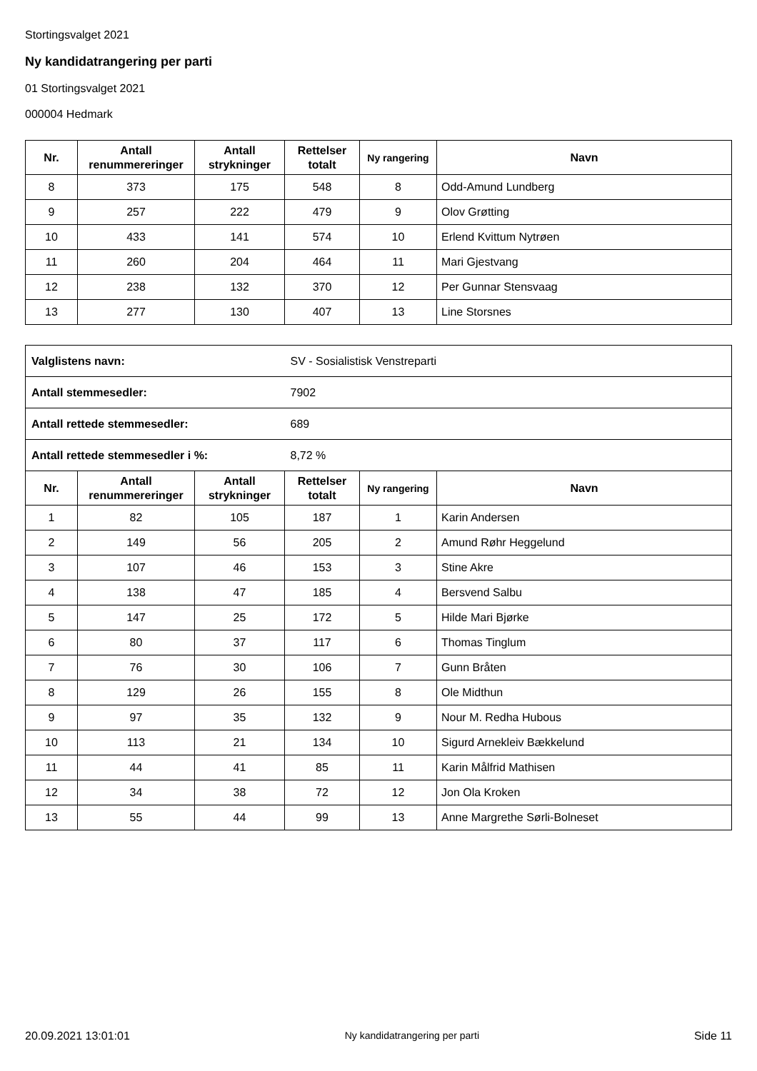Stortingsvalget 2021
Ny kandidatrangering per parti
01 Stortingsvalget 2021
000004 Hedmark
| Nr. | Antall renummereringer | Antall strykninger | Rettelser totalt | Ny rangering | Navn |
| --- | --- | --- | --- | --- | --- |
| 8 | 373 | 175 | 548 | 8 | Odd-Amund Lundberg |
| 9 | 257 | 222 | 479 | 9 | Olov Grøtting |
| 10 | 433 | 141 | 574 | 10 | Erlend Kvittum Nytrøen |
| 11 | 260 | 204 | 464 | 11 | Mari Gjestvang |
| 12 | 238 | 132 | 370 | 12 | Per Gunnar Stensvaag |
| 13 | 277 | 130 | 407 | 13 | Line Storsnes |
| Valglistens navn: | | | SV - Sosialistisk Venstreparti | | |
| Antall stemmesedler: | | | 7902 | | |
| Antall rettede stemmesedler: | | | 689 | | |
| Antall rettede stemmesedler i %: | | | 8,72 % | | |
| Nr. | Antall renummereringer | Antall strykninger | Rettelser totalt | Ny rangering | Navn |
| 1 | 82 | 105 | 187 | 1 | Karin Andersen |
| 2 | 149 | 56 | 205 | 2 | Amund Røhr Heggelund |
| 3 | 107 | 46 | 153 | 3 | Stine Akre |
| 4 | 138 | 47 | 185 | 4 | Bersvend Salbu |
| 5 | 147 | 25 | 172 | 5 | Hilde Mari Bjørke |
| 6 | 80 | 37 | 117 | 6 | Thomas Tinglum |
| 7 | 76 | 30 | 106 | 7 | Gunn Bråten |
| 8 | 129 | 26 | 155 | 8 | Ole Midthun |
| 9 | 97 | 35 | 132 | 9 | Nour M. Redha Hubous |
| 10 | 113 | 21 | 134 | 10 | Sigurd Arnekleiv Bækkelund |
| 11 | 44 | 41 | 85 | 11 | Karin Målfrid Mathisen |
| 12 | 34 | 38 | 72 | 12 | Jon Ola Kroken |
| 13 | 55 | 44 | 99 | 13 | Anne Margrethe Sørli-Bolneset |
20.09.2021 13:01:01 Ny kandidatrangering per parti Side 11